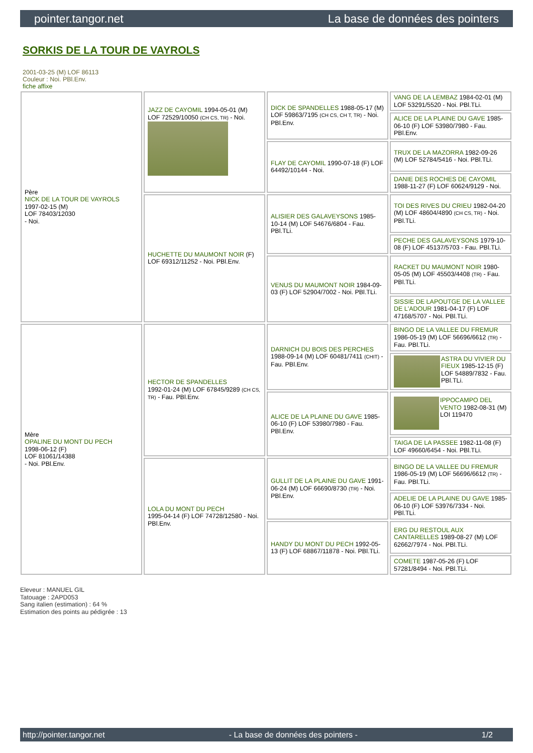pointer.tangor.net La base de données des pointers
SORKIS DE LA TOUR DE VAYROLS
2001-03-25 (M) LOF 86113
Couleur : Noi. PBl.Env.
fiche affixe
| Père NICK DE LA TOUR DE VAYROLS 1997-02-15 (M) LOF 78403/12030 - Noi. | JAZZ DE CAYOMIL 1994-05-01 (M) LOF 72529/10050 (CH CS, TR) - Noi. | DICK DE SPANDELLES 1988-05-17 (M) LOF 59863/7195 (CH CS, CH T, TR) - Noi. PBl.Env. | VANG DE LA LEMBAZ 1984-02-01 (M) LOF 53291/5520 - Noi. PBl.TLi. |
| | | | ALICE DE LA PLAINE DU GAVE 1985-06-10 (F) LOF 53980/7980 - Fau. PBl.Env. |
| | | FLAY DE CAYOMIL 1990-07-18 (F) LOF 64492/10144 - Noi. | TRUX DE LA MAZORRA 1982-09-26 (M) LOF 52784/5416 - Noi. PBl.TLi. |
| | | | DANIE DES ROCHES DE CAYOMIL 1988-11-27 (F) LOF 60624/9129 - Noi. |
| | HUCHETTE DU MAUMONT NOIR (F) LOF 69312/11252 - Noi. PBl.Env. | ALISIER DES GALAVEYSONS 1985-10-14 (M) LOF 54676/6804 - Fau. PBl.TLi. | TOI DES RIVES DU CRIEU 1982-04-20 (M) LOF 48604/4890 (CH CS, TR) - Noi. PBl.TLi. |
| | | | PECHE DES GALAVEYSONS 1979-10-08 (F) LOF 45137/5703 - Fau. PBl.TLi. |
| | | VENUS DU MAUMONT NOIR 1984-09-03 (F) LOF 52904/7002 - Noi. PBl.TLi. | RACKET DU MAUMONT NOIR 1980-05-05 (M) LOF 45503/4408 (TR) - Fau. PBl.TLi. |
| | | | SISSIE DE LAPOUTGE DE LA VALLEE DE L'ADOUR 1981-04-17 (F) LOF 47168/5707 - Noi. PBl.TLi. |
| Mère OPALINE DU MONT DU PECH 1998-06-12 (F) LOF 81061/14388 - Noi. PBl.Env. | HECTOR DE SPANDELLES 1992-01-24 (M) LOF 67845/9289 (CH CS, TR) - Fau. PBl.Env. | DARNICH DU BOIS DES PERCHES 1988-09-14 (M) LOF 60481/7411 (CHIT) - Fau. PBl.Env. | BINGO DE LA VALLEE DU FREMUR 1986-05-19 (M) LOF 56696/6612 (TR) - Fau. PBl.TLi. |
| | | | ASTRA DU VIVIER DU FIEUX 1985-12-15 (F) LOF 54889/7832 - Fau. PBl.TLi. |
| | | ALICE DE LA PLAINE DU GAVE 1985-06-10 (F) LOF 53980/7980 - Fau. PBl.Env. | IPPOCAMPO DEL VENTO 1982-08-31 (M) LOI 119470 |
| | | | TAIGA DE LA PASSEE 1982-11-08 (F) LOF 49660/6454 - Noi. PBl.TLi. |
| | LOLA DU MONT DU PECH 1995-04-14 (F) LOF 74728/12580 - Noi. PBl.Env. | GULLIT DE LA PLAINE DU GAVE 1991-06-24 (M) LOF 66690/8730 (TR) - Noi. PBl.Env. | BINGO DE LA VALLEE DU FREMUR 1986-05-19 (M) LOF 56696/6612 (TR) - Fau. PBl.TLi. |
| | | | ADELIE DE LA PLAINE DU GAVE 1985-06-10 (F) LOF 53976/7334 - Noi. PBl.TLi. |
| | | HANDY DU MONT DU PECH 1992-05-13 (F) LOF 68867/11878 - Noi. PBl.TLi. | ERG DU RESTOUL AUX CANTARELLES 1989-08-27 (M) LOF 62662/7974 - Noi. PBl.TLi. |
| | | | COMETE 1987-05-26 (F) LOF 57281/8494 - Noi. PBl.TLi. |
Eleveur : MANUEL GIL
Tatouage : 2APD053
Sang italien (estimation) : 64 %
Estimation des points au pédigrée : 13
http://pointer.tangor.net - La base de données des pointers - 1/2